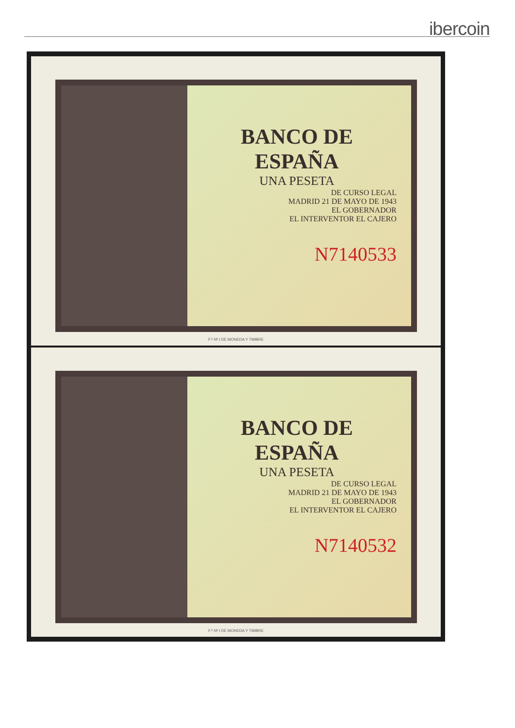ibercoin
BANCO DE ESPAÑA
UNA PESETA
DE CURSO LEGAL
MADRID 21 DE MAYO DE 1943
EL GOBERNADOR
EL INTERVENTOR EL CAJERO
N7140533
F.ª Nª.l DE MONEDA Y TIMBRE
BANCO DE ESPAÑA
UNA PESETA
DE CURSO LEGAL
MADRID 21 DE MAYO DE 1943
EL GOBERNADOR
EL INTERVENTOR EL CAJERO
N7140532
F.ª Nª.l DE MONEDA Y TIMBRE